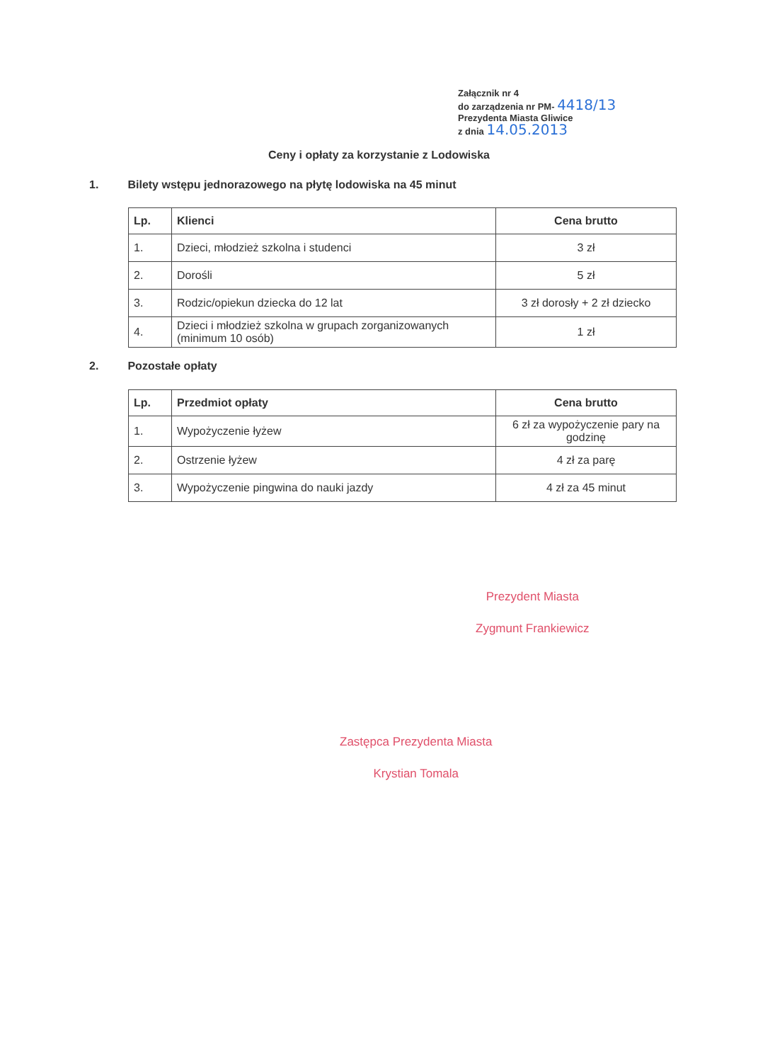Załącznik nr 4
do zarządzenia nr PM- 4418/13
Prezydenta Miasta Gliwice
z dnia 14.05.2013
Ceny i opłaty za korzystanie z Lodowiska
1. Bilety wstępu jednorazowego na płytę lodowiska na 45 minut
| Lp. | Klienci | Cena brutto |
| --- | --- | --- |
| 1. | Dzieci, młodzież szkolna i studenci | 3 zł |
| 2. | Dorośli | 5 zł |
| 3. | Rodzic/opiekun dziecka do 12 lat | 3 zł dorosły + 2 zł dziecko |
| 4. | Dzieci i młodzież szkolna w grupach zorganizowanych (minimum 10 osób) | 1 zł |
2. Pozostałe opłaty
| Lp. | Przedmiot opłaty | Cena brutto |
| --- | --- | --- |
| 1. | Wypożyczenie łyżew | 6 zł za wypożyczenie pary na godzinę |
| 2. | Ostrzenie łyżew | 4 zł za parę |
| 3. | Wypożyczenie pingwina do nauki jazdy | 4 zł za 45 minut |
Prezydent Miasta
Zygmunt Frankiewicz
Zastępca Prezydenta Miasta
Krystian Tomala